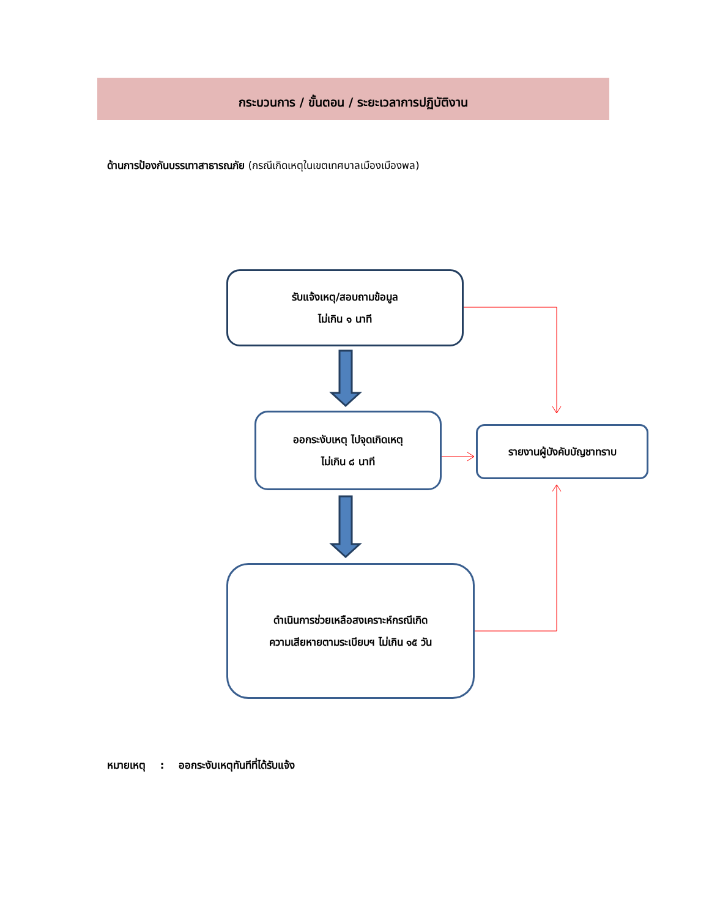กระบวนการ / ขั้นตอน / ระยะเวลาการปฏิบัติงาน
ด้านการป้องกันบรรเทาสาธารณภัย (กรณีเกิดเหตุในเขตเทศบาลเมืองเมืองพล)
รับแจ้งเหตุ/สอบถามข้อมูล
ไม่เกิน ๑ นาที
ออกระงับเหตุ ไปจุดเกิดเหตุ
ไม่เกิน ๘ นาที
รายงานผู้บังคับบัญชาทราบ
ดำเนินการช่วยเหลือสงเคราะห์กรณีเกิด
ความเสียหายตามระเบียบฯ ไม่เกิน ๑๕ วัน
หมายเหตุ : ออกระงับเหตุทันทีที่ได้รับแจ้ง